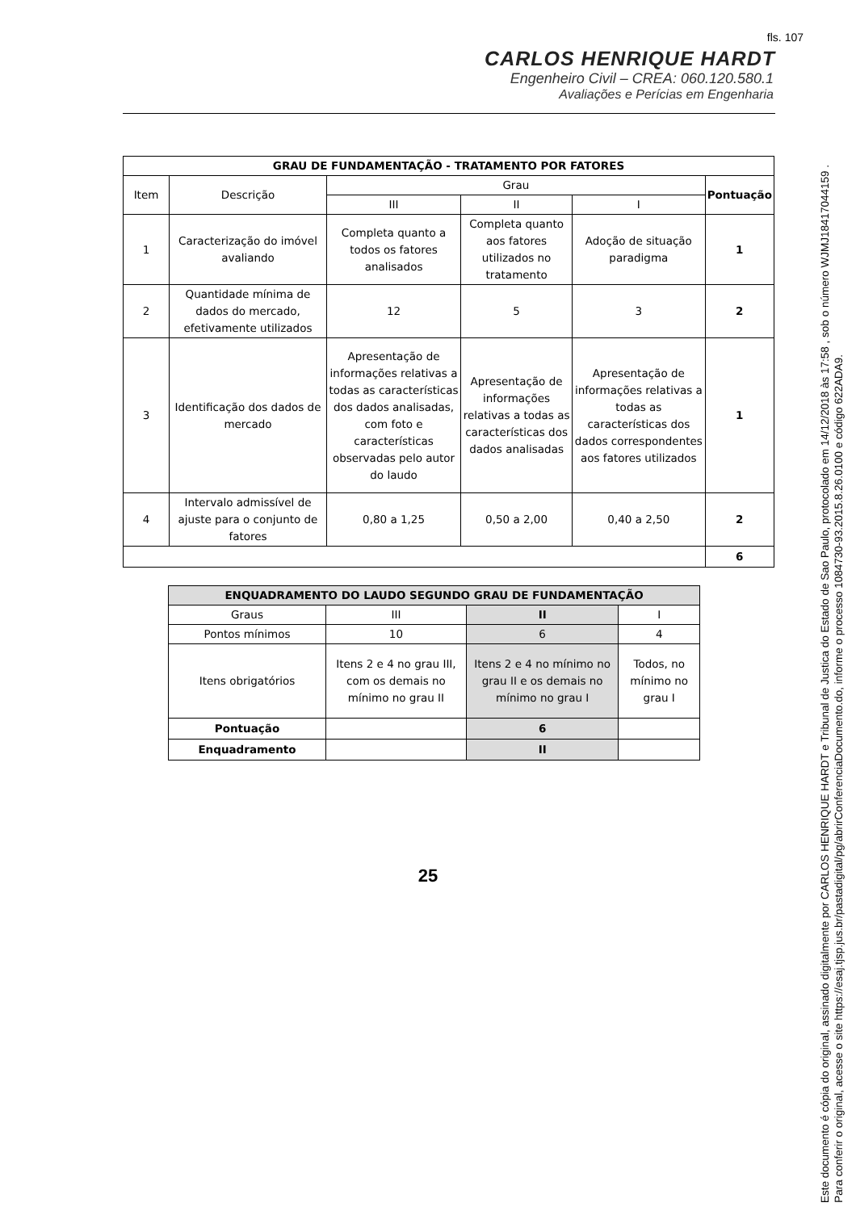fls. 107
CARLOS HENRIQUE HARDT
Engenheiro Civil – CREA: 060.120.580.1
Avaliações e Perícias em Engenharia
| GRAU DE FUNDAMENTAÇÃO - TRATAMENTO POR FATORES | | | | | |
| --- | --- | --- | --- | --- | --- |
| Item | Descrição | Grau | | | Pontuação |
| | | III | II | I | |
| 1 | Caracterização do imóvel avaliando | Completa quanto a todos os fatores analisados | Completa quanto aos fatores utilizados no tratamento | Adoção de situação paradigma | 1 |
| 2 | Quantidade mínima de dados do mercado, efetivamente utilizados | 12 | 5 | 3 | 2 |
| 3 | Identificação dos dados de mercado | Apresentação de informações relativas a todas as características dos dados analisadas, com foto e características observadas pelo autor do laudo | Apresentação de informações relativas a todas as características dos dados analisadas | Apresentação de informações relativas a todas as características dos dados correspondentes aos fatores utilizados | 1 |
| 4 | Intervalo admissível de ajuste para o conjunto de fatores | 0,80 a 1,25 | 0,50 a 2,00 | 0,40 a 2,50 | 2 |
| | | | | | 6 |
| ENQUADRAMENTO DO LAUDO SEGUNDO GRAU DE FUNDAMENTAÇÃO | | | |
| --- | --- | --- | --- |
| Graus | III | II | I |
| Pontos mínimos | 10 | 6 | 4 |
| Itens obrigatórios | Itens 2 e 4 no grau III, com os demais no mínimo no grau II | Itens 2 e 4 no mínimo no grau II e os demais no mínimo no grau I | Todos, no mínimo no grau I |
| Pontuação | | 6 | |
| Enquadramento | | II | |
25
Este documento é cópia do original, assinado digitalmente por CARLOS HENRIQUE HARDT e Tribunal de Justica do Estado de Sao Paulo, protocolado em 14/12/2018 às 17:58 , sob o número WJMJ18417044159 .
Para conferir o original, acesse o site https://esaj.tjsp.jus.br/pastadigital/pg/abrirConferenciaDocumento.do, informe o processo 1084730-93.2015.8.26.0100 e código 622ADA9.